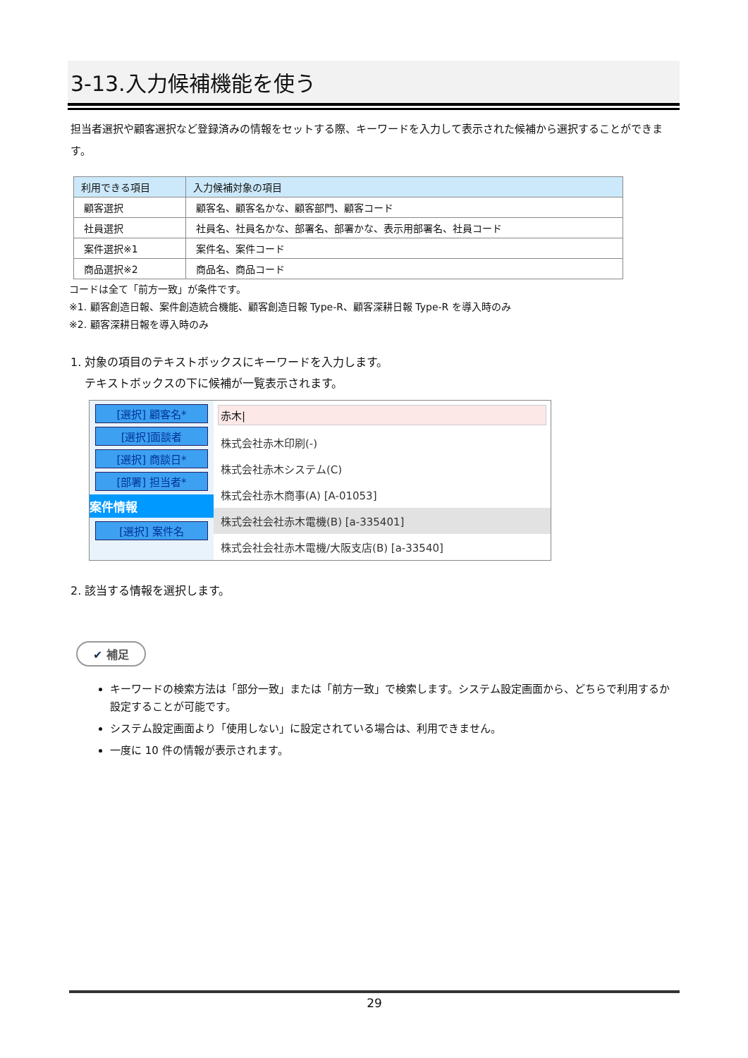3-13.入力候補機能を使う
担当者選択や顧客選択など登録済みの情報をセットする際、キーワードを入力して表示された候補から選択することができます。
| 利用できる項目 | 入力候補対象の項目 |
| --- | --- |
| 顧客選択 | 顧客名、顧客名かな、顧客部門、顧客コード |
| 社員選択 | 社員名、社員名かな、部署名、部署かな、表示用部署名、社員コード |
| 案件選択※1 | 案件名、案件コード |
| 商品選択※2 | 商品名、商品コード |
コードは全て「前方一致」が条件です。
※1. 顧客創造日報、案件創造統合機能、顧客創造日報 Type-R、顧客深耕日報 Type-R を導入時のみ
※2. 顧客深耕日報を導入時のみ
1. 対象の項目のテキストボックスにキーワードを入力します。
テキストボックスの下に候補が一覧表示されます。
[選択] 顧客名*
[選択]面談者
[選択] 商談日*
[部署] 担当者*
案件情報
[選択] 案件名
赤木|
株式会社赤木印刷(-)
株式会社赤木システム(C)
株式会社赤木商事(A) [A-01053]
株式会社会社赤木電機(B) [a-335401]
株式会社会社赤木電機/大阪支店(B) [a-33540]
2. 該当する情報を選択します。
✔ 補足
キーワードの検索方法は「部分一致」または「前方一致」で検索します。システム設定画面から、どちらで利用するか設定することが可能です。
システム設定画面より「使用しない」に設定されている場合は、利用できません。
一度に 10 件の情報が表示されます。
29